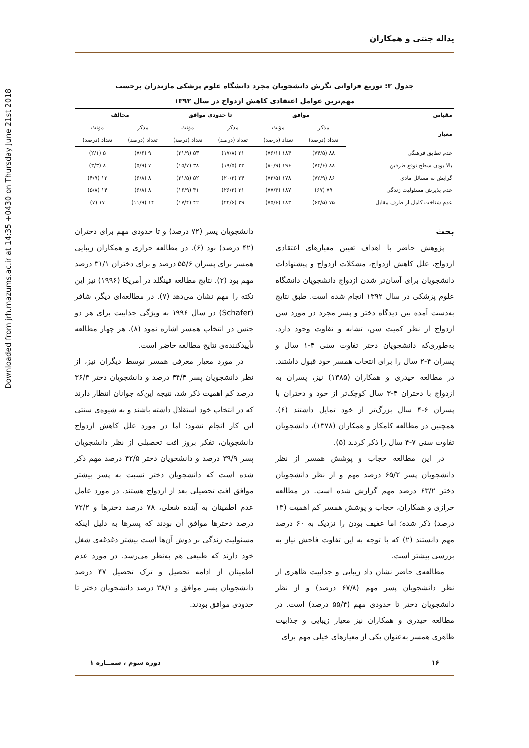Downloaded from jrh.mazums.ac.ir at 14:35 +0430 on Thursday June 21st 2018
یداله جنتی و همکاران
جدول ۳: توزیع فراوانی نگرش دانشجویان مجرد دانشگاه علوم پزشکی مازندران برحسب
مهم‌ترین عوامل اعتقادی کاهش ازدواج در سال ۱۳۹۲
| مقیاس | موافق | | تا حدودی موافق | | مخالف | |
| --- | --- | --- | --- | --- | --- | --- |
| معیار | مذکر | مؤنث | مذکر | مؤنث | مذکر | مؤنث |
| | تعداد (درصد) | تعداد (درصد) | تعداد (درصد) | تعداد (درصد) | تعداد (درصد) | تعداد (درصد) |
| عدم تطابق فرهنگی | ۸۸ (۷۴/۵) | ۱۸۴ (۷۶/۱) | ۲۱ (۱۷/۸) | ۵۳ (۲۱/۹) | ۹ (۷/۶) | ۵ (۲/۱) |
| بالا بودن سطح توقع طرفین | ۸۸ (۷۴/۶) | ۱۹۶ (۸۰/۹) | ۲۳ (۱۹/۵) | ۳۸ (۱۵/۷) | ۷ (۵/۹) | ۸ (۳/۳) |
| گرایش به مسائل مادی | ۸۶ (۷۲/۹) | ۱۷۸ (۷۳/۵) | ۲۴ (۲۰/۳) | ۵۲ (۲۱/۵) | ۸ (۶/۸) | ۱۲ (۴/۹) |
| عدم پذیرش مسئولیت زندگی | ۷۹ (۶۷) | ۱۸۷ (۷۷/۳) | ۳۱ (۲۶/۳) | ۴۱ (۱۶/۹) | ۸ (۶/۸) | ۱۴ (۵/۸) |
| عدم شناخت کامل از طرف مقابل | ۷۵ (۶۳/۵) | ۱۸۳ (۷۵/۶) | ۲۹ (۲۴/۶) | ۴۲ (۱۷/۴) | ۱۴ (۱۱/۹) | ۱۷ (۷) |
بحث
پژوهش حاضر با اهداف تعیین معیارهای اعتقادی ازدواج، علل کاهش ازدواج، مشکلات ازدواج و پیشنهادات دانشجویان برای آسان‌تر شدن ازدواج دانشجویان دانشگاه علوم پزشکی در سال ۱۳۹۲ انجام شده است. طبق نتایج به‌دست آمده بین دیدگاه دختر و پسر مجرد در مورد سن ازدواج از نظر کمیت سن، تشابه و تفاوت وجود دارد. به‌طوری‌که دانشجویان دختر تفاوت سنی ۴-۱ سال و پسران ۴-۲ سال را برای انتخاب همسر خود قبول داشتند. در مطالعه حیدری و همکاران (۱۳۸۵) نیز، پسران به ازدواج با دختران ۴-۳ سال کوچک‌تر از خود و دختران با پسران ۶-۴ سال بزرگ‌تر از خود تمایل داشتند (۶). همچنین در مطالعه کامکار و همکاران (۱۳۷۸)، دانشجویان تفاوت سنی ۷-۴ سال را ذکر کردند (۵).
در این مطالعه حجاب و پوشش همسر از نظر دانشجویان پسر ۶۵/۲ درصد مهم و از نظر دانشجویان دختر ۶۳/۲ درصد مهم گزارش شده است. در مطالعه حرازی و همکاران، حجاب و پوشش همسر کم اهمیت (۱۳ درصد) ذکر شده؛ اما عفیف بودن را نزدیک به ۶۰ درصد مهم دانستند (۲) که با توجه به این تفاوت فاحش نیاز به بررسی بیشتر است.
مطالعه‌ی حاضر نشان داد زیبایی و جذابیت ظاهری از نظر دانشجویان پسر مهم (۶۷/۸ درصد) و از نظر دانشجویان دختر تا حدودی مهم (۵۵/۴ درصد) است. در مطالعه حیدری و همکاران نیز معیار زیبایی و جذابیت ظاهری همسر به‌عنوان یکی از معیارهای خیلی مهم برای
دانشجویان پسر (۷۲ درصد) و تا حدودی مهم برای دختران (۴۲ درصد) بود (۶). در مطالعه حرازی و همکاران زیبایی همسر برای پسران ۵۵/۶ درصد و برای دختران ۳۱/۱ درصد مهم بود (۲). نتایج مطالعه فینگلد در آمریکا (۱۹۹۶) نیز این نکته را مهم نشان می‌دهد (۷). در مطالعه‌ای دیگر، شافر (Schafer) در سال ۱۹۹۶ به ویژگی جذابیت برای هر دو جنس در انتخاب همسر اشاره نمود (۸). هر چهار مطالعه تأییدکننده‌ی نتایج مطالعه حاضر است.
در مورد معیار معرفی همسر توسط دیگران نیز، از نظر دانشجویان پسر ۴۴/۴ درصد و دانشجویان دختر ۳۶/۳ درصد کم اهمیت ذکر شد، نتیجه این‌که جوانان انتظار دارند که در انتخاب خود استقلال داشته باشند و به شیوه‌ی سنتی این کار انجام نشود؛ اما در مورد علل کاهش ازدواج دانشجویان، تفکر بروز افت تحصیلی از نظر دانشجویان پسر ۳۹/۹ درصد و دانشجویان دختر ۴۲/۵ درصد مهم ذکر شده است که دانشجویان دختر نسبت به پسر بیشتر موافق افت تحصیلی بعد از ازدواج هستند. در مورد عامل عدم اطمینان به آینده شغلی، ۷۸ درصد دخترها و ۷۲/۲ درصد دخترها موافق آن بودند که پسرها به دلیل اینکه مسئولیت زندگی بر دوش آن‌ها است بیشتر دغدغه‌ی شغل خود دارند که طبیعی هم به‌نظر می‌رسد. در مورد عدم اطمینان از ادامه تحصیل و ترک تحصیل ۴۷ درصد دانشجویان پسر موافق و ۳۸/۱ درصد دانشجویان دختر تا حدودی موافق بودند.
۱۶ دوره سوم ، شمــاره ۱